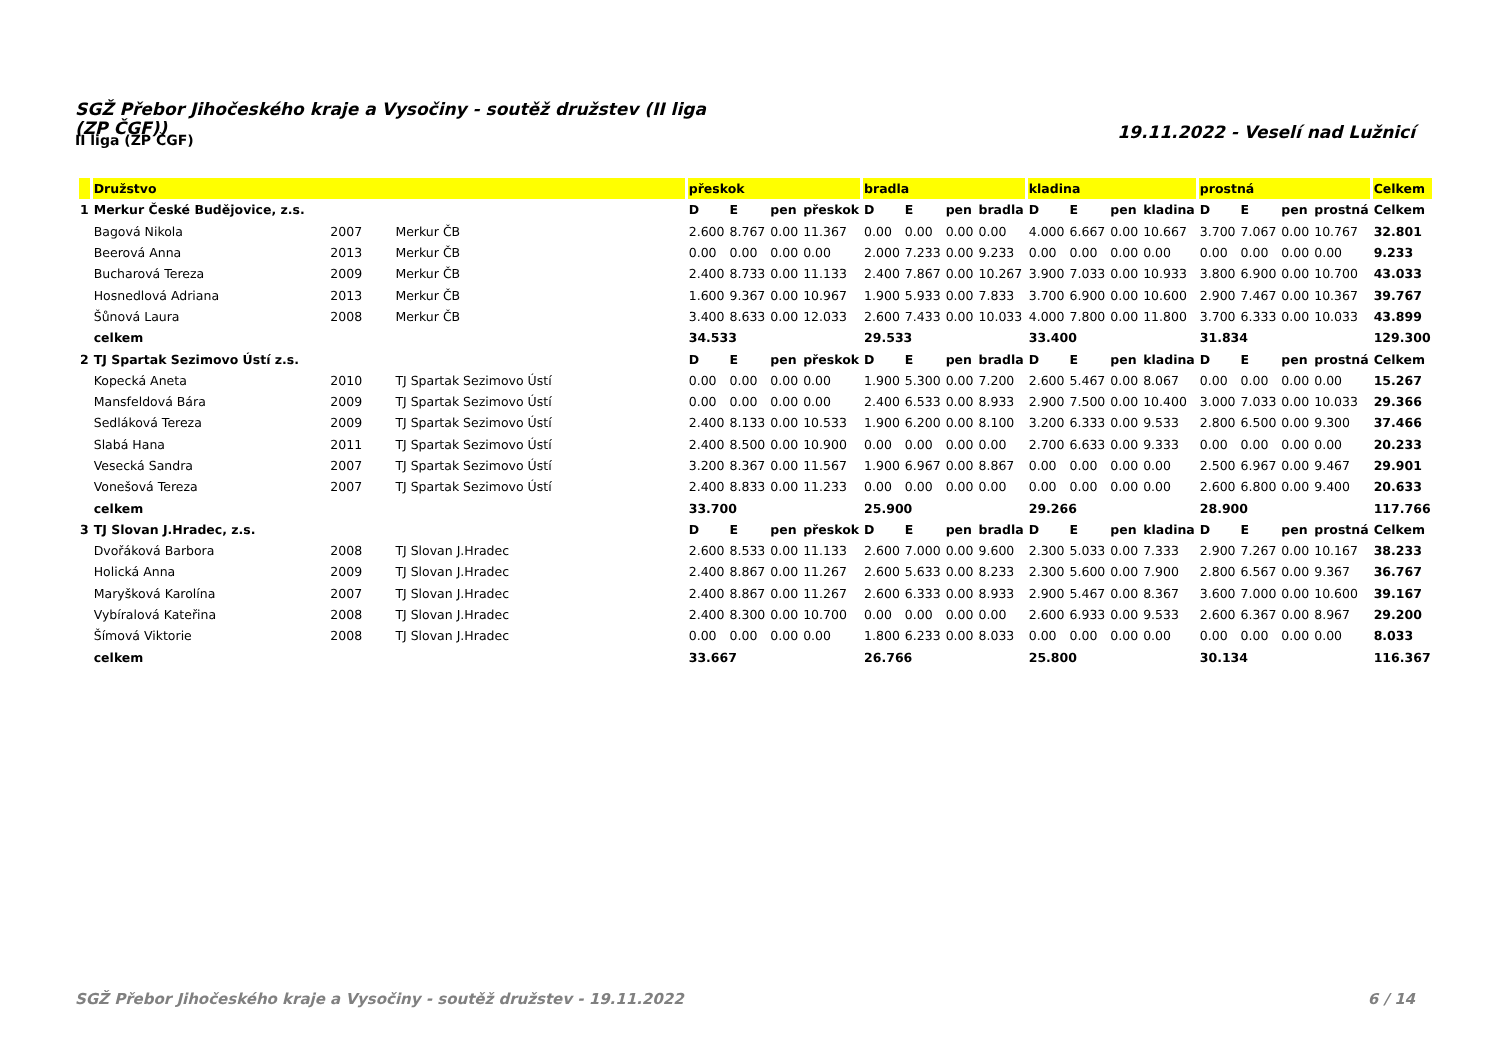SGŽ Přebor Jihočeského kraje a Vysočiny - soutěž družstev (II liga (ZP ČGF))
19.11.2022 - Veselí nad Lužnicí
II liga (ZP ČGF)
| | Družstvo | | | přeskok | | | | bradla | | | | kladina | | | | prostná | | | | Celkem |
| --- | --- | --- | --- | --- | --- | --- | --- | --- | --- | --- | --- | --- | --- | --- | --- | --- | --- | --- | --- | --- |
| 1 | Merkur České Budějovice, z.s. | | | D | E | pen | přeskok | D | E | pen | bradla | D | E | pen | kladina | D | E | pen | prostná | Celkem |
| | Bagová Nikola | 2007 | Merkur ČB | 2.600 | 8.767 | 0.00 | 11.367 | 0.00 | 0.00 | 0.00 | 0.00 | 4.000 | 6.667 | 0.00 | 10.667 | 3.700 | 7.067 | 0.00 | 10.767 | 32.801 |
| | Beerová Anna | 2013 | Merkur ČB | 0.00 | 0.00 | 0.00 | 0.00 | 2.000 | 7.233 | 0.00 | 9.233 | 0.00 | 0.00 | 0.00 | 0.00 | 0.00 | 0.00 | 0.00 | 0.00 | 9.233 |
| | Bucharová Tereza | 2009 | Merkur ČB | 2.400 | 8.733 | 0.00 | 11.133 | 2.400 | 7.867 | 0.00 | 10.267 | 3.900 | 7.033 | 0.00 | 10.933 | 3.800 | 6.900 | 0.00 | 10.700 | 43.033 |
| | Hosnedlová Adriana | 2013 | Merkur ČB | 1.600 | 9.367 | 0.00 | 10.967 | 1.900 | 5.933 | 0.00 | 7.833 | 3.700 | 6.900 | 0.00 | 10.600 | 2.900 | 7.467 | 0.00 | 10.367 | 39.767 |
| | Šůnová Laura | 2008 | Merkur ČB | 3.400 | 8.633 | 0.00 | 12.033 | 2.600 | 7.433 | 0.00 | 10.033 | 4.000 | 7.800 | 0.00 | 11.800 | 3.700 | 6.333 | 0.00 | 10.033 | 43.899 |
| | celkem | | | 34.533 | | | | 29.533 | | | | 33.400 | | | | 31.834 | | | | 129.300 |
| 2 | TJ Spartak Sezimovo Ústí z.s. | | | D | E | pen | přeskok | D | E | pen | bradla | D | E | pen | kladina | D | E | pen | prostná | Celkem |
| | Kopecká Aneta | 2010 | TJ Spartak Sezimovo Ústí | 0.00 | 0.00 | 0.00 | 0.00 | 1.900 | 5.300 | 0.00 | 7.200 | 2.600 | 5.467 | 0.00 | 8.067 | 0.00 | 0.00 | 0.00 | 0.00 | 15.267 |
| | Mansfeldová Bára | 2009 | TJ Spartak Sezimovo Ústí | 0.00 | 0.00 | 0.00 | 0.00 | 2.400 | 6.533 | 0.00 | 8.933 | 2.900 | 7.500 | 0.00 | 10.400 | 3.000 | 7.033 | 0.00 | 10.033 | 29.366 |
| | Sedláková Tereza | 2009 | TJ Spartak Sezimovo Ústí | 2.400 | 8.133 | 0.00 | 10.533 | 1.900 | 6.200 | 0.00 | 8.100 | 3.200 | 6.333 | 0.00 | 9.533 | 2.800 | 6.500 | 0.00 | 9.300 | 37.466 |
| | Slabá Hana | 2011 | TJ Spartak Sezimovo Ústí | 2.400 | 8.500 | 0.00 | 10.900 | 0.00 | 0.00 | 0.00 | 0.00 | 2.700 | 6.633 | 0.00 | 9.333 | 0.00 | 0.00 | 0.00 | 0.00 | 20.233 |
| | Vesecká Sandra | 2007 | TJ Spartak Sezimovo Ústí | 3.200 | 8.367 | 0.00 | 11.567 | 1.900 | 6.967 | 0.00 | 8.867 | 0.00 | 0.00 | 0.00 | 0.00 | 2.500 | 6.967 | 0.00 | 9.467 | 29.901 |
| | Vonešová Tereza | 2007 | TJ Spartak Sezimovo Ústí | 2.400 | 8.833 | 0.00 | 11.233 | 0.00 | 0.00 | 0.00 | 0.00 | 0.00 | 0.00 | 0.00 | 0.00 | 2.600 | 6.800 | 0.00 | 9.400 | 20.633 |
| | celkem | | | 33.700 | | | | 25.900 | | | | 29.266 | | | | 28.900 | | | | 117.766 |
| 3 | TJ Slovan J.Hradec, z.s. | | | D | E | pen | přeskok | D | E | pen | bradla | D | E | pen | kladina | D | E | pen | prostná | Celkem |
| | Dvořáková Barbora | 2008 | TJ Slovan J.Hradec | 2.600 | 8.533 | 0.00 | 11.133 | 2.600 | 7.000 | 0.00 | 9.600 | 2.300 | 5.033 | 0.00 | 7.333 | 2.900 | 7.267 | 0.00 | 10.167 | 38.233 |
| | Holická Anna | 2009 | TJ Slovan J.Hradec | 2.400 | 8.867 | 0.00 | 11.267 | 2.600 | 5.633 | 0.00 | 8.233 | 2.300 | 5.600 | 0.00 | 7.900 | 2.800 | 6.567 | 0.00 | 9.367 | 36.767 |
| | Maryšková Karolína | 2007 | TJ Slovan J.Hradec | 2.400 | 8.867 | 0.00 | 11.267 | 2.600 | 6.333 | 0.00 | 8.933 | 2.900 | 5.467 | 0.00 | 8.367 | 3.600 | 7.000 | 0.00 | 10.600 | 39.167 |
| | Vybíralová Kateřina | 2008 | TJ Slovan J.Hradec | 2.400 | 8.300 | 0.00 | 10.700 | 0.00 | 0.00 | 0.00 | 0.00 | 2.600 | 6.933 | 0.00 | 9.533 | 2.600 | 6.367 | 0.00 | 8.967 | 29.200 |
| | Šímová Viktorie | 2008 | TJ Slovan J.Hradec | 0.00 | 0.00 | 0.00 | 0.00 | 1.800 | 6.233 | 0.00 | 8.033 | 0.00 | 0.00 | 0.00 | 0.00 | 0.00 | 0.00 | 0.00 | 0.00 | 8.033 |
| | celkem | | | 33.667 | | | | 26.766 | | | | 25.800 | | | | 30.134 | | | | 116.367 |
SGŽ Přebor Jihočeského kraje a Vysočiny - soutěž družstev - 19.11.2022 6 / 14